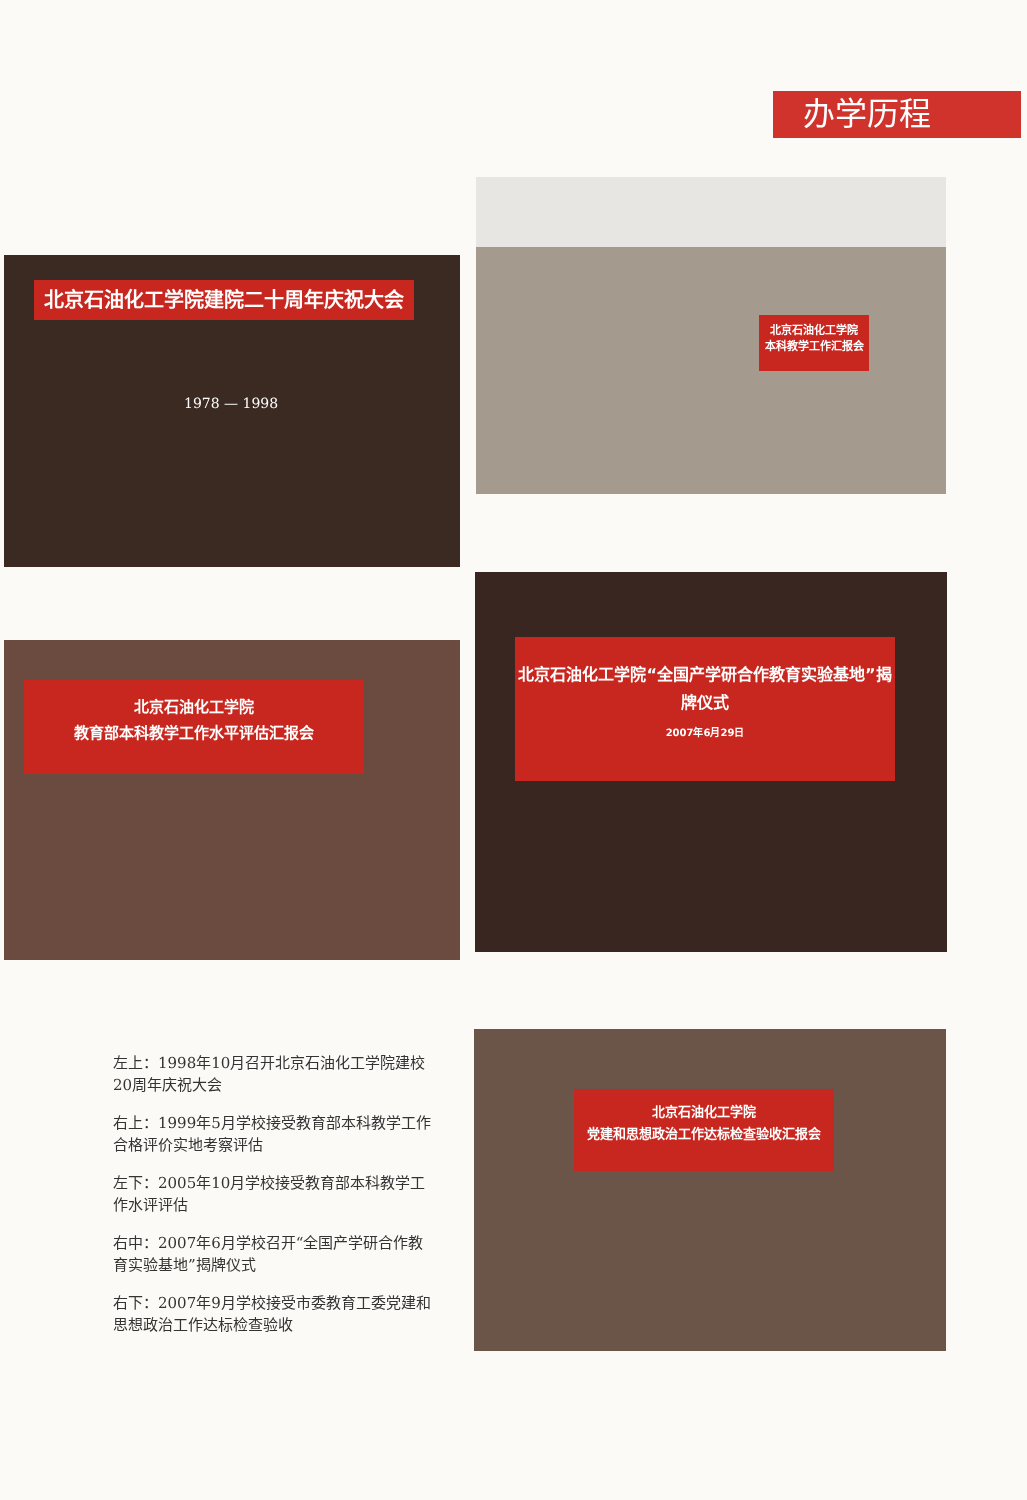办学历程
北京石油化工学院建院二十周年庆祝大会
1978 — 1998
北京石油化工学院
本科教学工作汇报会
北京石油化工学院
教育部本科教学工作水平评估汇报会
北京石油化工学院“全国产学研合作教育实验基地”揭牌仪式
2007年6月29日
北京石油化工学院
党建和思想政治工作达标检查验收汇报会
左上：1998年10月召开北京石油化工学院建校20周年庆祝大会
右上：1999年5月学校接受教育部本科教学工作合格评价实地考察评估
左下：2005年10月学校接受教育部本科教学工作水评评估
右中：2007年6月学校召开“全国产学研合作教育实验基地”揭牌仪式
右下：2007年9月学校接受市委教育工委党建和思想政治工作达标检查验收